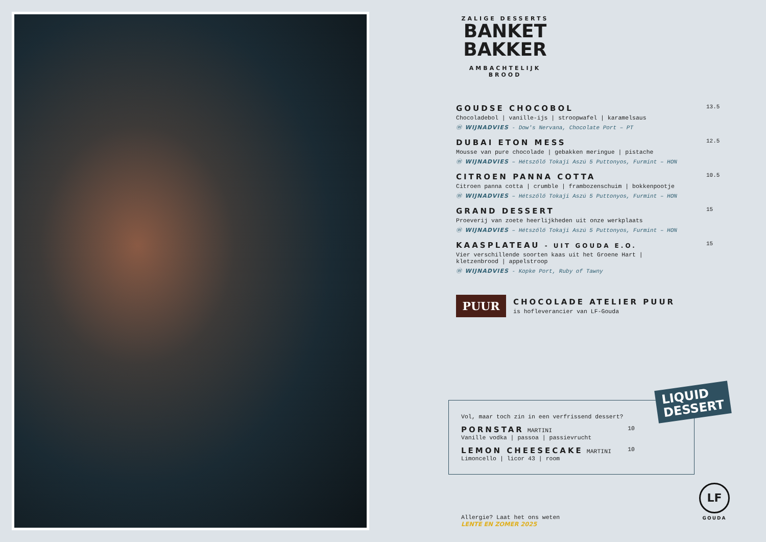ZALIGE DESSERTS
BANKET
BAKKER
AMBACHTELIJK BROOD
GOUDSE CHOCOBOL
Chocoladebol | vanille-ijs | stroopwafel | karamelsaus
Ⓦ WIJNADVIES - Dow's Nervana, Chocolate Port – PT
13.5
DUBAI ETON MESS
Mousse van pure chocolade | gebakken meringue | pistache
Ⓦ WIJNADVIES – Hétszőlő Tokaji Aszú 5 Puttonyos, Furmint – HON
12.5
CITROEN PANNA COTTA
Citroen panna cotta | crumble | frambozenschuim | bokkenpootje
Ⓦ WIJNADVIES – Hétszőlő Tokaji Aszú 5 Puttonyos, Furmint – HON
10.5
GRAND DESSERT
Proeverij van zoete heerlijkheden uit onze werkplaats
Ⓦ WIJNADVIES – Hétszőlő Tokaji Aszú 5 Puttonyos, Furmint – HON
15
KAASPLATEAU - UIT GOUDA E.O.
Vier verschillende soorten kaas uit het Groene Hart |
kletzenbrood | appelstroop
Ⓦ WIJNADVIES - Kopke Port, Ruby of Tawny
15
PUUR
CHOCOLADE ATELIER PUUR
is hofleverancier van LF-Gouda
Vol, maar toch zin in een verfrissend dessert?
PORNSTAR
MARTINI
Vanille vodka | passoa | passievrucht
10
LEMON CHEESECAKE
MARTINI
Limoncello | licor 43 | room
10
LIQUID
DESSERT
LF
GOUDA
Allergie? Laat het ons weten
LENTE EN ZOMER 2025